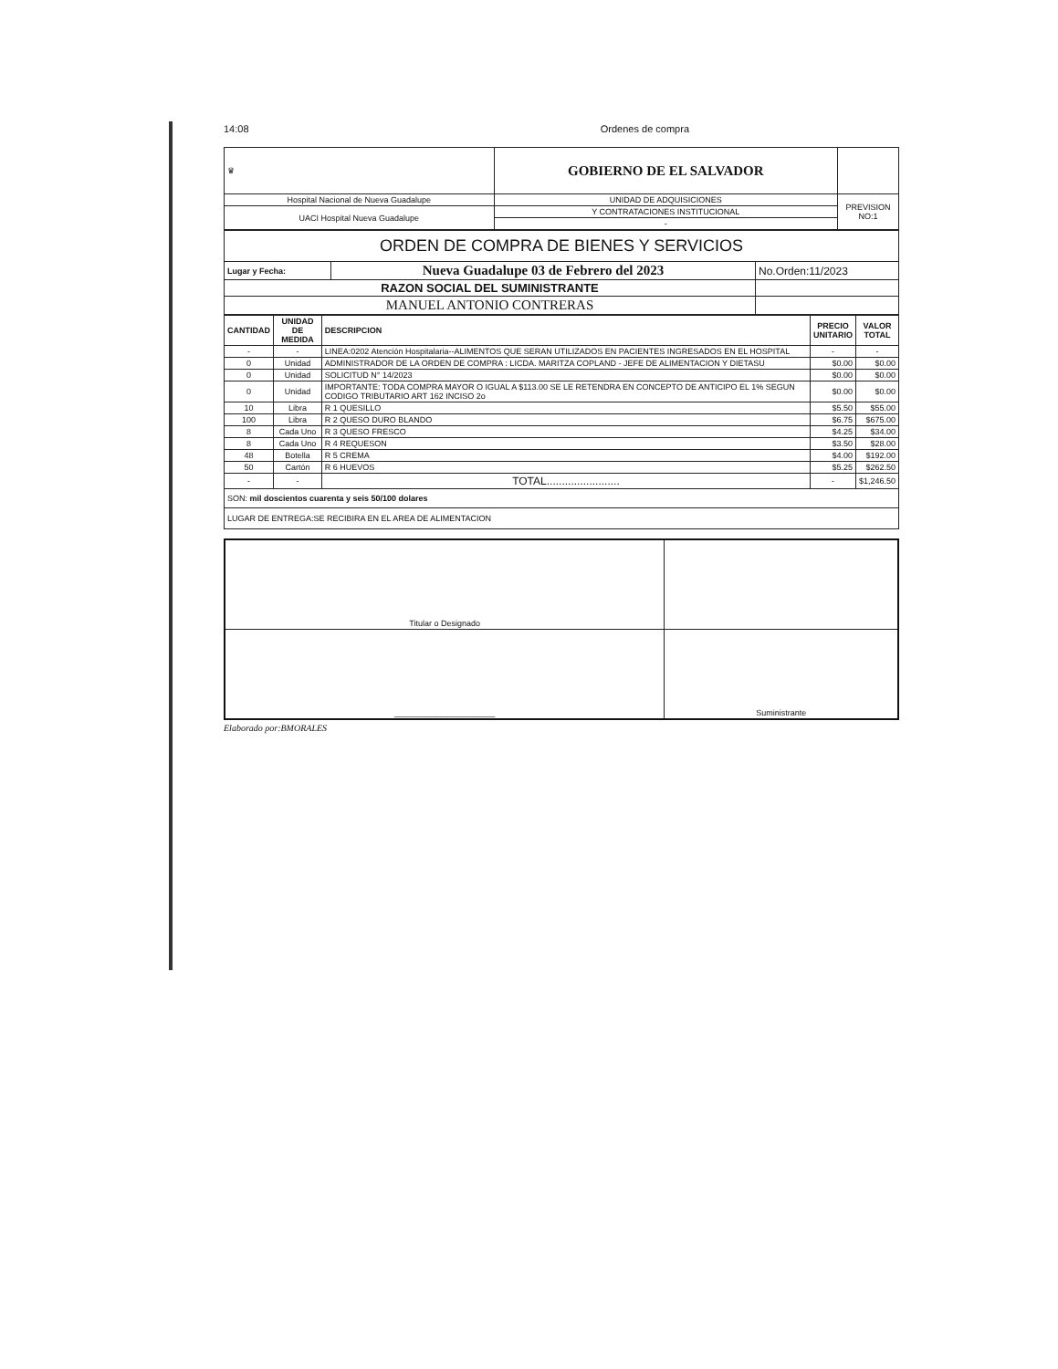14:08 Ordenes de compra
| ♛ | GOBIERNO DE EL SALVADOR | |
| Hospital Nacional de Nueva Guadalupe | UNIDAD DE ADQUISICIONES | PREVISION NO:1 |
| UACI Hospital Nueva Guadalupe | Y CONTRATACIONES INSTITUCIONAL | |
| | - | |
| ORDEN DE COMPRA DE BIENES Y SERVICIOS | | |
| Lugar y Fecha: | Nueva Guadalupe 03 de Febrero del 2023 | No.Orden:11/2023 |
| RAZON SOCIAL DEL SUMINISTRANTE | | |
| MANUEL ANTONIO CONTRERAS | | |
| CANTIDAD | UNIDAD DE MEDIDA | DESCRIPCION | PRECIO UNITARIO | VALOR TOTAL |
| --- | --- | --- | --- | --- |
| - | - | LINEA:0202 Atención Hospitalaria--ALIMENTOS QUE SERAN UTILIZADOS EN PACIENTES INGRESADOS EN EL HOSPITAL | - | - |
| 0 | Unidad | ADMINISTRADOR DE LA ORDEN DE COMPRA : LICDA. MARITZA COPLAND - JEFE DE ALIMENTACION Y DIETASU | $0.00 | $0.00 |
| 0 | Unidad | SOLICITUD N° 14/2023 | $0.00 | $0.00 |
| 0 | Unidad | IMPORTANTE: TODA COMPRA MAYOR O IGUAL A $113.00 SE LE RETENDRA EN CONCEPTO DE ANTICIPO EL 1% SEGUN CODIGO TRIBUTARIO ART 162 INCISO 2o | $0.00 | $0.00 |
| 10 | Libra | R 1 QUESILLO | $5.50 | $55.00 |
| 100 | Libra | R 2 QUESO DURO BLANDO | $6.75 | $675.00 |
| 8 | Cada Uno | R 3 QUESO FRESCO | $4.25 | $34.00 |
| 8 | Cada Uno | R 4 REQUESON | $3.50 | $28.00 |
| 48 | Botella | R 5 CREMA | $4.00 | $192.00 |
| 50 | Cartón | R 6 HUEVOS | $5.25 | $262.50 |
| - | - | TOTAL........................ | - | $1,246.50 |
| SON: mil doscientos cuarenta y seis 50/100 dolares | | | | |
| LUGAR DE ENTREGA:SE RECIBIRA EN EL AREA DE ALIMENTACION | | | | |
| Titular o Designado | |
| ______________________ | Suministrante |
Elaborado por:BMORALES